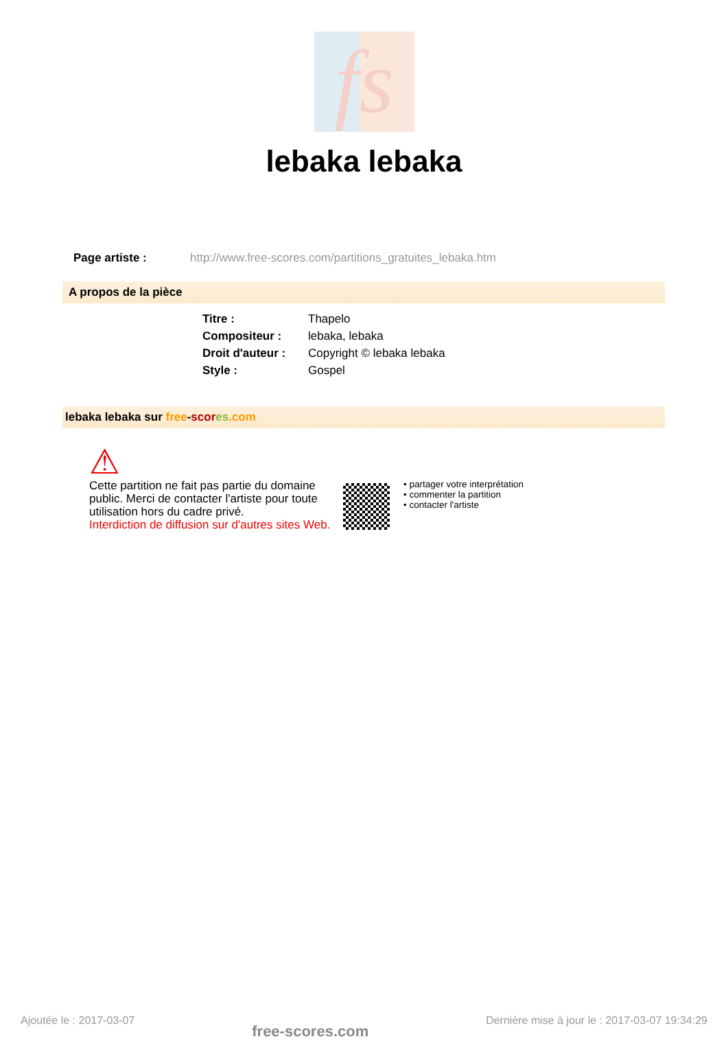fs
lebaka lebaka
Page artiste : http://www.free-scores.com/partitions_gratuites_lebaka.htm
A propos de la pièce
| Titre : | Thapelo |
| Compositeur : | lebaka, lebaka |
| Droit d'auteur : | Copyright © lebaka lebaka |
| Style : | Gospel |
lebaka lebaka sur free-scor es.com
⚠
Cette partition ne fait pas partie du domaine public. Merci de contacter l'artiste pour toute utilisation hors du cadre privé.
Interdiction de diffusion sur d'autres sites Web.
• partager votre interprétation
• commenter la partition
• contacter l'artiste
Ajoutée le : 2017-03-07 free-scores.com Dernière mise à jour le : 2017-03-07 19:34:29